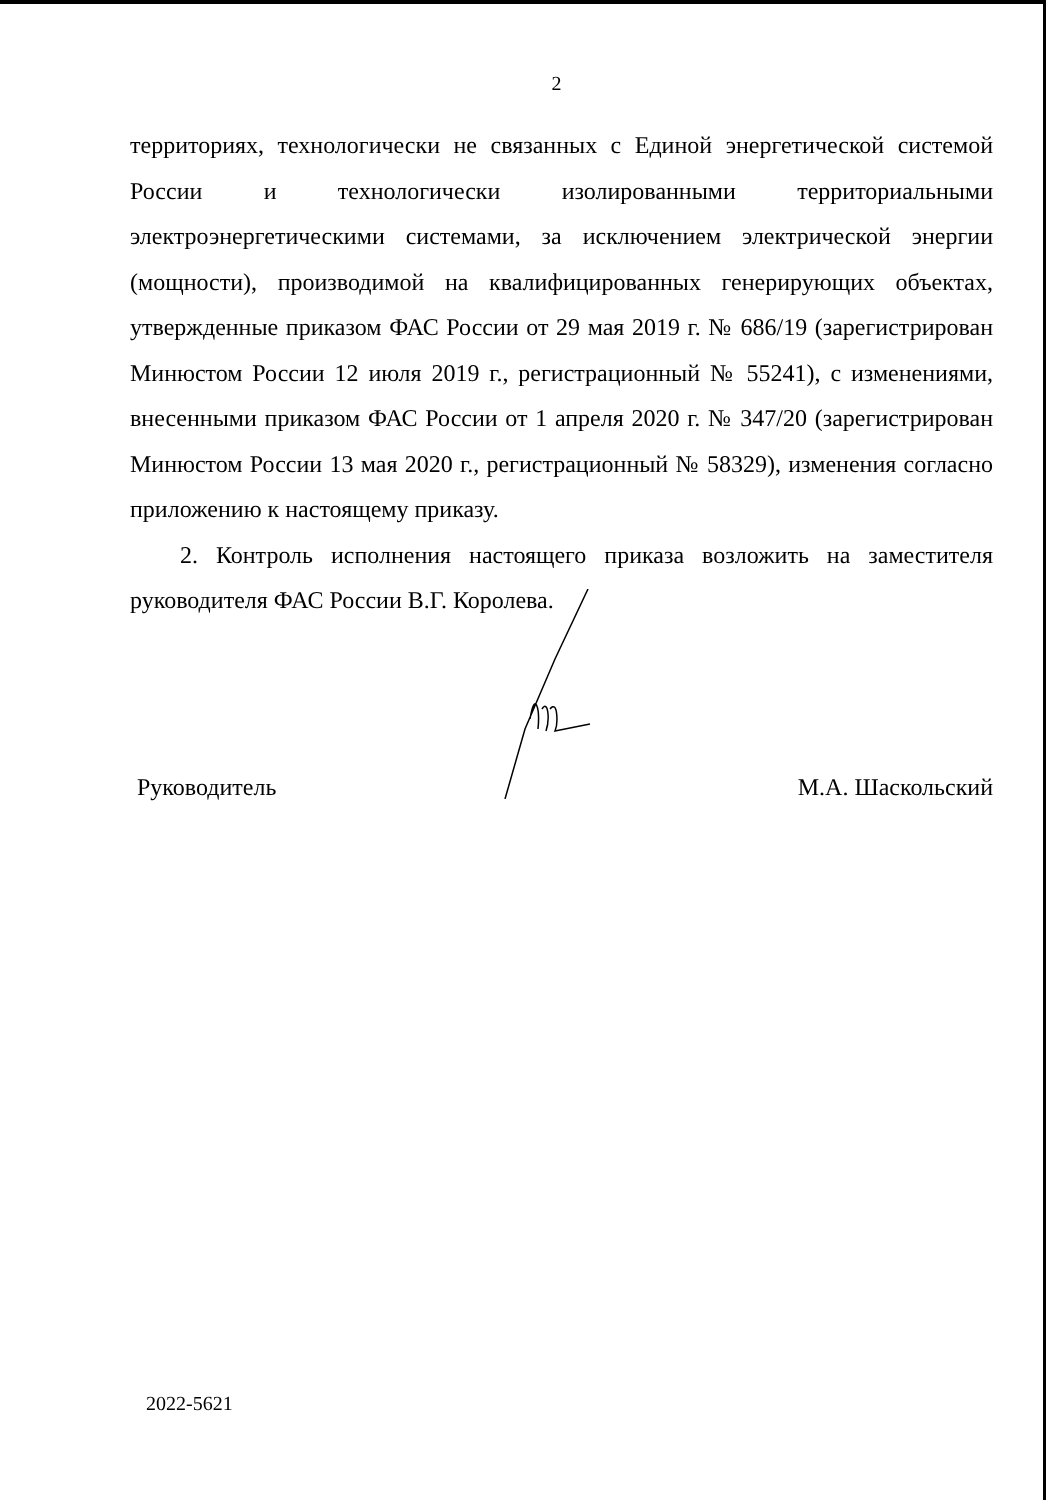2
территориях, технологически не связанных с Единой энергетической системой России и технологически изолированными территориальными электроэнергетическими системами, за исключением электрической энергии (мощности), производимой на квалифицированных генерирующих объектах, утвержденные приказом ФАС России от 29 мая 2019 г. № 686/19 (зарегистрирован Минюстом России 12 июля 2019 г., регистрационный № 55241), с изменениями, внесенными приказом ФАС России от 1 апреля 2020 г. № 347/20 (зарегистрирован Минюстом России 13 мая 2020 г., регистрационный № 58329), изменения согласно приложению к настоящему приказу.
2. Контроль исполнения настоящего приказа возложить на заместителя руководителя ФАС России В.Г. Королева.
Руководитель М.А. Шаскольский
2022-5621